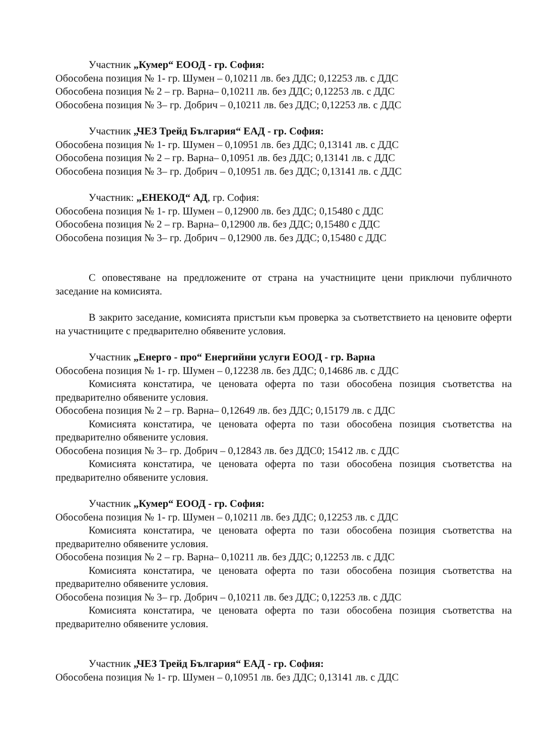Участник „Кумер“ ЕООД - гр. София:
Обособена позиция № 1- гр. Шумен – 0,10211 лв. без ДДС; 0,12253 лв. с ДДС
Обособена позиция № 2 – гр. Варна– 0,10211 лв. без ДДС; 0,12253 лв. с ДДС
Обособена позиция № 3– гр. Добрич – 0,10211 лв. без ДДС; 0,12253 лв. с ДДС
Участник „ЧЕЗ Трейд България“ ЕАД - гр. София:
Обособена позиция № 1- гр. Шумен – 0,10951 лв. без ДДС; 0,13141 лв. с ДДС
Обособена позиция № 2 – гр. Варна– 0,10951 лв. без ДДС; 0,13141 лв. с ДДС
Обособена позиция № 3– гр. Добрич – 0,10951 лв. без ДДС; 0,13141 лв. с ДДС
Участник: „ЕНЕКОД“ АД, гр. София:
Обособена позиция № 1- гр. Шумен – 0,12900 лв. без ДДС; 0,15480 с ДДС
Обособена позиция № 2 – гр. Варна– 0,12900 лв. без ДДС; 0,15480 с ДДС
Обособена позиция № 3– гр. Добрич – 0,12900 лв. без ДДС; 0,15480 с ДДС
С оповестяване на предложените от страна на участниците цени приключи публичното заседание на комисията.
В закрито заседание, комисията пристъпи към проверка за съответствието на ценовите оферти на участниците с предварително обявените условия.
Участник „Енерго - про“ Енергийни услуги ЕООД - гр. Варна
Обособена позиция № 1- гр. Шумен – 0,12238 лв. без ДДС; 0,14686 лв. с ДДС
Комисията констатира, че ценовата оферта по тази обособена позиция съответства на предварително обявените условия.
Обособена позиция № 2 – гр. Варна– 0,12649 лв. без ДДС; 0,15179 лв. с ДДС
Комисията констатира, че ценовата оферта по тази обособена позиция съответства на предварително обявените условия.
Обособена позиция № 3– гр. Добрич – 0,12843 лв. без ДДС0; 15412 лв. с ДДС
Комисията констатира, че ценовата оферта по тази обособена позиция съответства на предварително обявените условия.
Участник „Кумер“ ЕООД - гр. София:
Обособена позиция № 1- гр. Шумен – 0,10211 лв. без ДДС; 0,12253 лв. с ДДС
Комисията констатира, че ценовата оферта по тази обособена позиция съответства на предварително обявените условия.
Обособена позиция № 2 – гр. Варна– 0,10211 лв. без ДДС; 0,12253 лв. с ДДС
Комисията констатира, че ценовата оферта по тази обособена позиция съответства на предварително обявените условия.
Обособена позиция № 3– гр. Добрич – 0,10211 лв. без ДДС; 0,12253 лв. с ДДС
Комисията констатира, че ценовата оферта по тази обособена позиция съответства на предварително обявените условия.
Участник „ЧЕЗ Трейд България“ ЕАД - гр. София:
Обособена позиция № 1- гр. Шумен – 0,10951 лв. без ДДС; 0,13141 лв. с ДДС